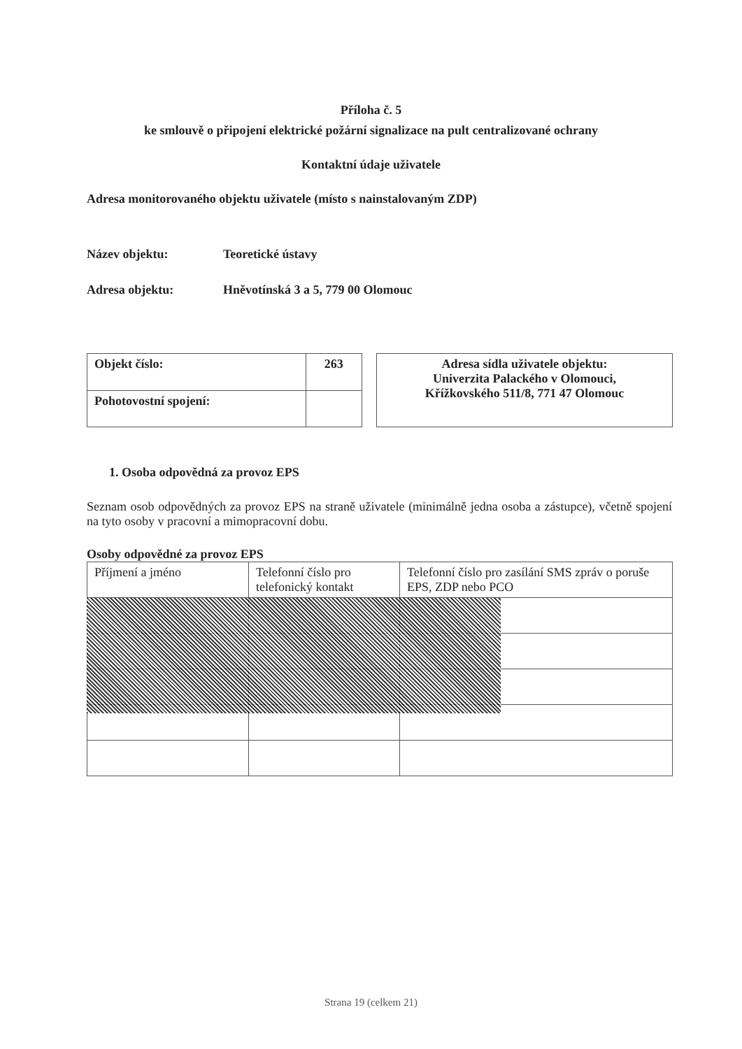Příloha č. 5
ke smlouvě o připojení elektrické požární signalizace na pult centralizované ochrany
Kontaktní údaje uživatele
Adresa monitorovaného objektu uživatele (místo s nainstalovaným ZDP)
Název objektu: Teoretické ústavy
Adresa objektu: Hněvotínská 3 a 5, 779 00 Olomouc
| Objekt číslo: | 263 |
| Pohotovostní spojení: | |
| Adresa sídla uživatele objektu: Univerzita Palackého v Olomouci, Křížkovského 511/8, 771 47 Olomouc |
1. Osoba odpovědná za provoz EPS
Seznam osob odpovědných za provoz EPS na straně uživatele (minimálně jedna osoba a zástupce), včetně spojení na tyto osoby v pracovní a mimopracovní dobu.
Osoby odpovědné za provoz EPS
| Příjmení a jméno | Telefonní číslo pro telefonický kontakt | Telefonní číslo pro zasílání SMS zpráv o poruše EPS, ZDP nebo PCO |
Strana 19 (celkem 21)